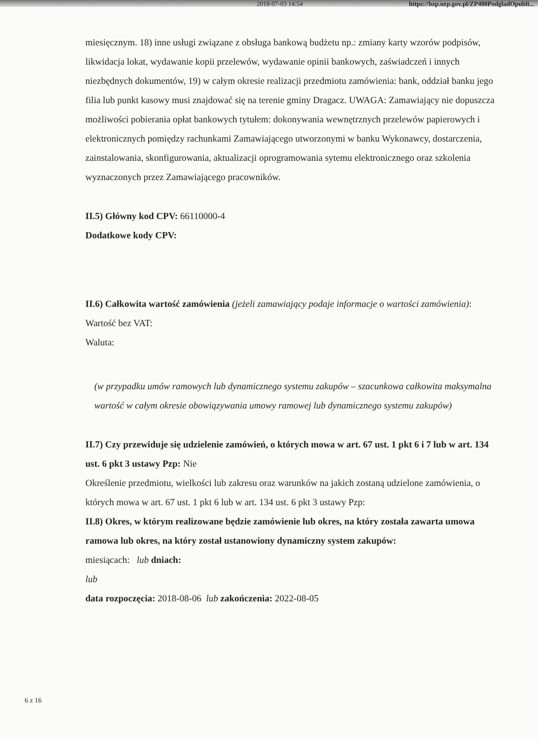2018-07-03 14:54 https://bzp.uzp.gov.pl/ZP400PodgladOpubli...
miesięcznym. 18) inne usługi związane z obsługa bankową budżetu np.: zmiany karty wzorów podpisów, likwidacja lokat, wydawanie kopii przelewów, wydawanie opinii bankowych, zaświadczeń i innych niezbędnych dokumentów, 19) w całym okresie realizacji przedmiotu zamówienia: bank, oddział banku jego filia lub punkt kasowy musi znajdować się na terenie gminy Dragacz. UWAGA: Zamawiający nie dopuszcza możliwości pobierania opłat bankowych tytułem: dokonywania wewnętrznych przelewów papierowych i elektronicznych pomiędzy rachunkami Zamawiającego utworzonymi w banku Wykonawcy, dostarczenia, zainstalowania, skonfigurowania, aktualizacji oprogramowania sytemu elektronicznego oraz szkolenia wyznaczonych przez Zamawiającego pracowników.
II.5) Główny kod CPV: 66110000-4
Dodatkowe kody CPV:
II.6) Całkowita wartość zamówienia (jeżeli zamawiający podaje informacje o wartości zamówienia):
Wartość bez VAT:
Waluta:
(w przypadku umów ramowych lub dynamicznego systemu zakupów – szacunkowa całkowita maksymalna wartość w całym okresie obowiązywania umowy ramowej lub dynamicznego systemu zakupów)
II.7) Czy przewiduje się udzielenie zamówień, o których mowa w art. 67 ust. 1 pkt 6 i 7 lub w art. 134 ust. 6 pkt 3 ustawy Pzp: Nie
Określenie przedmiotu, wielkości lub zakresu oraz warunków na jakich zostaną udzielone zamówienia, o których mowa w art. 67 ust. 1 pkt 6 lub w art. 134 ust. 6 pkt 3 ustawy Pzp:
II.8) Okres, w którym realizowane będzie zamówienie lub okres, na który została zawarta umowa ramowa lub okres, na który został ustanowiony dynamiczny system zakupów:
miesiącach: lub dniach:
lub
data rozpoczęcia: 2018-08-06 lub zakończenia: 2022-08-05
6 z 16